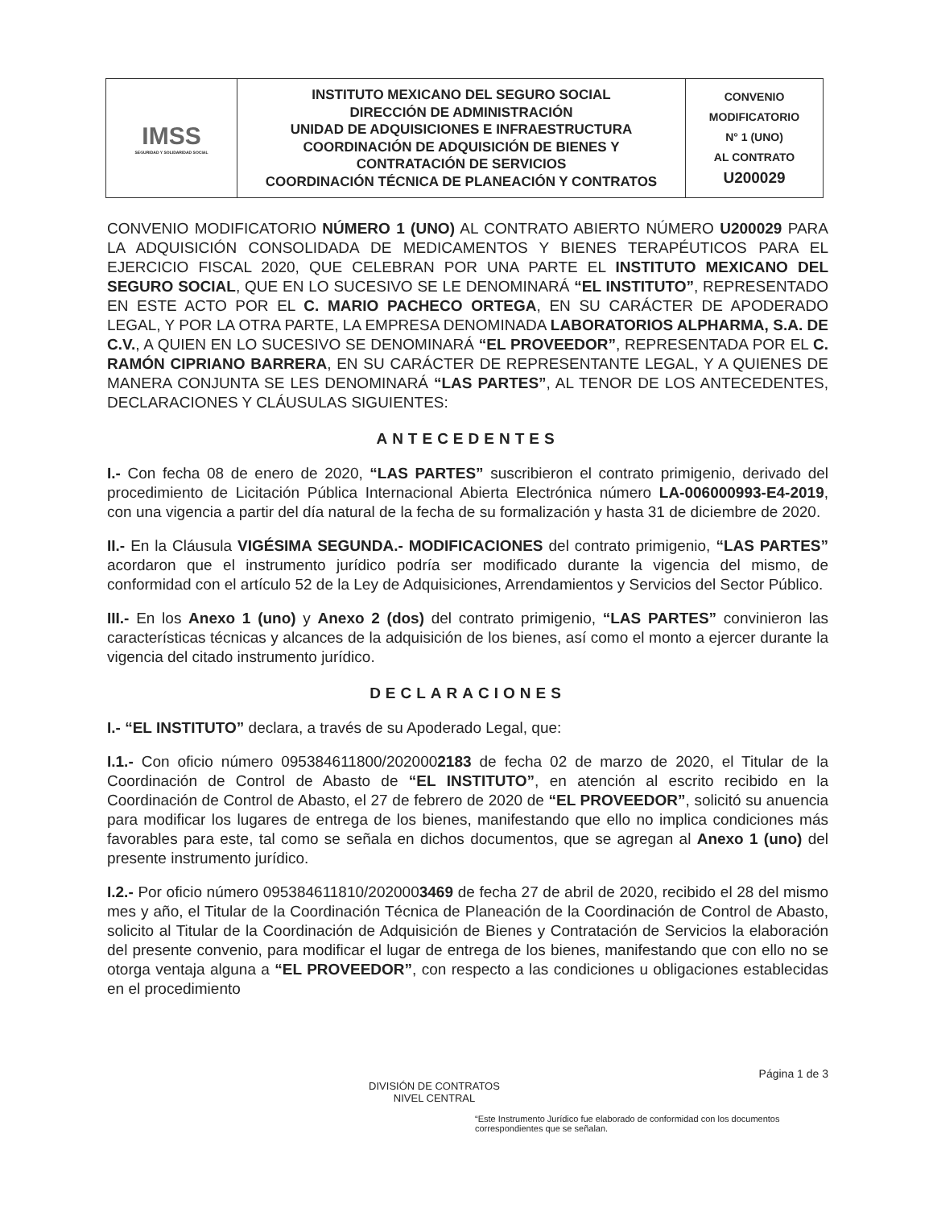| IMSS SEGURIDAD Y SOLIDARIDAD SOCIAL | INSTITUTO MEXICANO DEL SEGURO SOCIAL DIRECCIÓN DE ADMINISTRACIÓN UNIDAD DE ADQUISICIONES E INFRAESTRUCTURA COORDINACIÓN DE ADQUISICIÓN DE BIENES Y CONTRATACIÓN DE SERVICIOS COORDINACIÓN TÉCNICA DE PLANEACIÓN Y CONTRATOS | CONVENIO MODIFICATORIO N° 1 (UNO) AL CONTRATO U200029 |
CONVENIO MODIFICATORIO NÚMERO 1 (UNO) AL CONTRATO ABIERTO NÚMERO U200029 PARA LA ADQUISICIÓN CONSOLIDADA DE MEDICAMENTOS Y BIENES TERAPÉUTICOS PARA EL EJERCICIO FISCAL 2020, QUE CELEBRAN POR UNA PARTE EL INSTITUTO MEXICANO DEL SEGURO SOCIAL, QUE EN LO SUCESIVO SE LE DENOMINARÁ “EL INSTITUTO”, REPRESENTADO EN ESTE ACTO POR EL C. MARIO PACHECO ORTEGA, EN SU CARÁCTER DE APODERADO LEGAL, Y POR LA OTRA PARTE, LA EMPRESA DENOMINADA LABORATORIOS ALPHARMA, S.A. DE C.V., A QUIEN EN LO SUCESIVO SE DENOMINARÁ “EL PROVEEDOR”, REPRESENTADA POR EL C. RAMÓN CIPRIANO BARRERA, EN SU CARÁCTER DE REPRESENTANTE LEGAL, Y A QUIENES DE MANERA CONJUNTA SE LES DENOMINARÁ “LAS PARTES”, AL TENOR DE LOS ANTECEDENTES, DECLARACIONES Y CLÁUSULAS SIGUIENTES:
ANTECEDENTES
I.- Con fecha 08 de enero de 2020, “LAS PARTES” suscribieron el contrato primigenio, derivado del procedimiento de Licitación Pública Internacional Abierta Electrónica número LA-006000993-E4-2019, con una vigencia a partir del día natural de la fecha de su formalización y hasta 31 de diciembre de 2020.
II.- En la Cláusula VIGÉSIMA SEGUNDA.- MODIFICACIONES del contrato primigenio, “LAS PARTES” acordaron que el instrumento jurídico podría ser modificado durante la vigencia del mismo, de conformidad con el artículo 52 de la Ley de Adquisiciones, Arrendamientos y Servicios del Sector Público.
III.- En los Anexo 1 (uno) y Anexo 2 (dos) del contrato primigenio, “LAS PARTES” convinieron las características técnicas y alcances de la adquisición de los bienes, así como el monto a ejercer durante la vigencia del citado instrumento jurídico.
DECLARACIONES
I.- “EL INSTITUTO” declara, a través de su Apoderado Legal, que:
I.1.- Con oficio número 095384611800/2020002183 de fecha 02 de marzo de 2020, el Titular de la Coordinación de Control de Abasto de “EL INSTITUTO”, en atención al escrito recibido en la Coordinación de Control de Abasto, el 27 de febrero de 2020 de “EL PROVEEDOR”, solicitó su anuencia para modificar los lugares de entrega de los bienes, manifestando que ello no implica condiciones más favorables para este, tal como se señala en dichos documentos, que se agregan al Anexo 1 (uno) del presente instrumento jurídico.
I.2.- Por oficio número 095384611810/2020003469 de fecha 27 de abril de 2020, recibido el 28 del mismo mes y año, el Titular de la Coordinación Técnica de Planeación de la Coordinación de Control de Abasto, solicito al Titular de la Coordinación de Adquisición de Bienes y Contratación de Servicios la elaboración del presente convenio, para modificar el lugar de entrega de los bienes, manifestando que con ello no se otorga ventaja alguna a “EL PROVEEDOR”, con respecto a las condiciones u obligaciones establecidas en el procedimiento
Página 1 de 3
DIVISIÓN DE CONTRATOS
NIVEL CENTRAL
“Este Instrumento Jurídico fue elaborado de conformidad con los documentos correspondientes que se señalan.